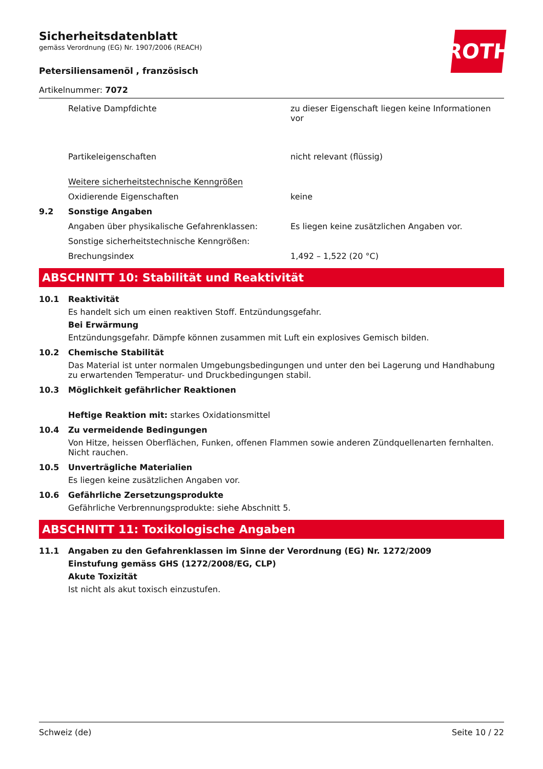ROTH
Sicherheitsdatenblatt
gemäss Verordnung (EG) Nr. 1907/2006 (REACH)
Petersiliensamenöl , französisch
Artikelnummer: 7072
Relative Dampfdichte zu dieser Eigenschaft liegen keine Informationen vor
Partikeleigenschaften nicht relevant (flüssig)
Weitere sicherheitstechnische Kenngrößen
Oxidierende Eigenschaften keine
9.2 Sonstige Angaben
Angaben über physikalische Gefahrenklassen: Es liegen keine zusätzlichen Angaben vor.
Sonstige sicherheitstechnische Kenngrößen:
Brechungsindex 1,492 – 1,522 (20 °C)
ABSCHNITT 10: Stabilität und Reaktivität
10.1 Reaktivität
Es handelt sich um einen reaktiven Stoff. Entzündungsgefahr.
Bei Erwärmung
Entzündungsgefahr. Dämpfe können zusammen mit Luft ein explosives Gemisch bilden.
10.2 Chemische Stabilität
Das Material ist unter normalen Umgebungsbedingungen und unter den bei Lagerung und Handhabung zu erwartenden Temperatur- und Druckbedingungen stabil.
10.3 Möglichkeit gefährlicher Reaktionen
Heftige Reaktion mit: starkes Oxidationsmittel
10.4 Zu vermeidende Bedingungen
Von Hitze, heissen Oberflächen, Funken, offenen Flammen sowie anderen Zündquellenarten fernhalten. Nicht rauchen.
10.5 Unverträgliche Materialien
Es liegen keine zusätzlichen Angaben vor.
10.6 Gefährliche Zersetzungsprodukte
Gefährliche Verbrennungsprodukte: siehe Abschnitt 5.
ABSCHNITT 11: Toxikologische Angaben
11.1 Angaben zu den Gefahrenklassen im Sinne der Verordnung (EG) Nr. 1272/2009
Einstufung gemäss GHS (1272/2008/EG, CLP)
Akute Toxizität
Ist nicht als akut toxisch einzustufen.
Schweiz (de) Seite 10 / 22